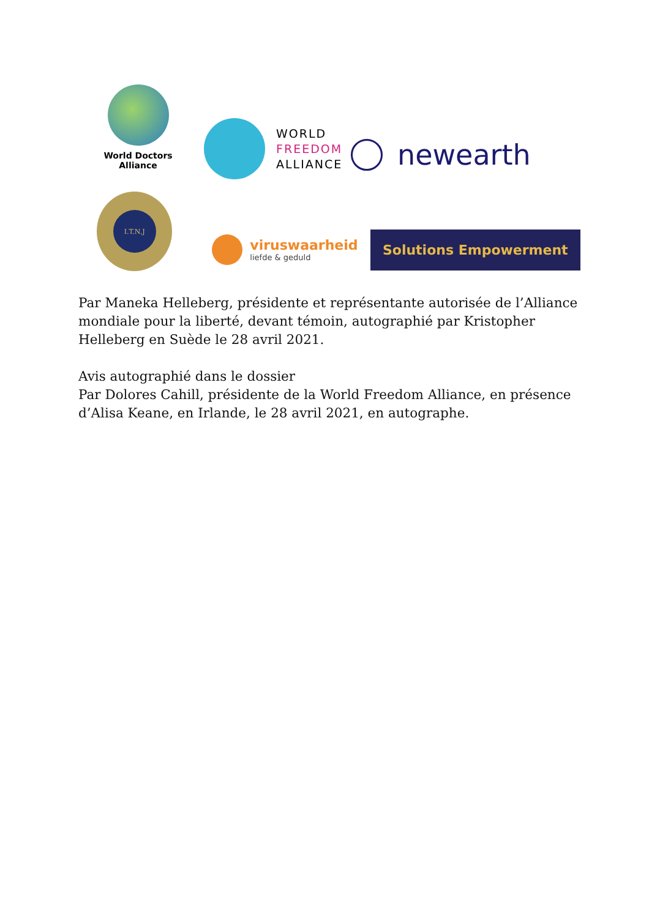World Doctors
Alliance
WORLD
FREEDOM
ALLIANCE
newearth
I.T.N.J
viruswaarheid
liefde & geduld
Solutions Empowerment
Par Maneka Helleberg, présidente et représentante autorisée de l’Alliance mondiale pour la liberté, devant témoin, autographié par Kristopher Helleberg en Suède le 28 avril 2021.
Avis autographié dans le dossier
Par Dolores Cahill, présidente de la World Freedom Alliance, en présence d’Alisa Keane, en Irlande, le 28 avril 2021, en autographe.